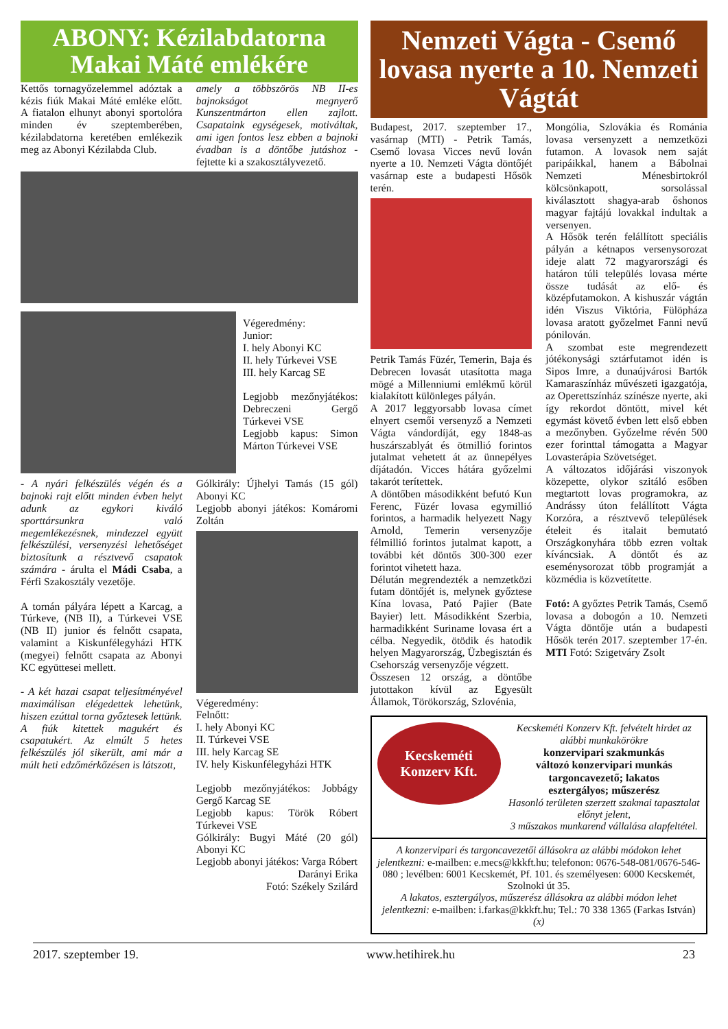ABONY: Kézilabdatorna Makai Máté emlékére
Kettős tornagyőzelemmel adóztak a kézis fiúk Makai Máté emléke előtt. A fiatalon elhunyt abonyi sportolóra minden év szeptemberében, kézilabdatorna keretében emlékezik meg az Abonyi Kézilabda Club.
amely a többszörös NB II-es bajnokságot megnyerő Kunszentmárton ellen zajlott. Csapataink egységesek, motiváltak, ami igen fontos lesz ebben a bajnoki évadban is a döntőbe jutáshoz - fejtette ki a szakosztályvezető.
Végeredmény:
Junior:
I. hely Abonyi KC
II. hely Túrkevei VSE
III. hely Karcag SE
Legjobb mezőnyjátékos: Debreczeni Gergő Túrkevei VSE
Legjobb kapus: Simon Márton Túrkevei VSE
- A nyári felkészülés végén és a bajnoki rajt előtt minden évben helyt adunk az egykori kiváló sporttársunkra való megemlékezésnek, mindezzel együtt felkészülési, versenyzési lehetőséget biztosítunk a résztvevő csapatok számára - árulta el Mádi Csaba, a Férfi Szakosztály vezetője.
A tornán pályára lépett a Karcag, a Túrkeve, (NB II), a Túrkevei VSE (NB II) junior és felnőtt csapata, valamint a Kiskunfélegyházi HTK (megyei) felnőtt csapata az Abonyi KC együttesei mellett.
- A két hazai csapat teljesítményével maximálisan elégedettek lehetünk, hiszen ezúttal torna győztesek lettünk. A fiúk kitettek magukért és csapatukért. Az elmúlt 5 hetes felkészülés jól sikerült, ami már a múlt heti edzőmérkőzésen is látszott,
Gólkirály: Újhelyi Tamás (15 gól) Abonyi KC
Legjobb abonyi játékos: Komáromi Zoltán
Végeredmény:
Felnőtt:
I. hely Abonyi KC
II. Túrkevei VSE
III. hely Karcag SE
IV. hely Kiskunfélegyházi HTK
Legjobb mezőnyjátékos: Jobbágy Gergő Karcag SE
Legjobb kapus: Török Róbert Túrkevei VSE
Gólkirály: Bugyi Máté (20 gól) Abonyi KC
Legjobb abonyi játékos: Varga Róbert
Darányi Erika
Fotó: Székely Szilárd
Nemzeti Vágta - Csemő lovasa nyerte a 10. Nemzeti Vágtát
Budapest, 2017. szeptember 17., vasárnap (MTI) - Petrik Tamás, Csemő lovasa Vicces nevű lován nyerte a 10. Nemzeti Vágta döntőjét vasárnap este a budapesti Hősök terén.
Petrik Tamás Füzér, Temerin, Baja és Debrecen lovasát utasította maga mögé a Millenniumi emlékmű körül kialakított különleges pályán.
A 2017 leggyorsabb lovasa címet elnyert csemői versenyző a Nemzeti Vágta vándordíját, egy 1848-as huszárszablyát és ötmillió forintos jutalmat vehetett át az ünnepélyes díjátadón. Vicces hátára győzelmi takarót terítettek.
A döntőben másodikként befutó Kun Ferenc, Füzér lovasa egymillió forintos, a harmadik helyezett Nagy Arnold, Temerin versenyzője félmillió forintos jutalmat kapott, a további két döntős 300-300 ezer forintot vihetett haza.
Délután megrendezték a nemzetközi futam döntőjét is, melynek győztese Kína lovasa, Pató Pajier (Bate Bayier) lett. Másodikként Szerbia, harmadikként Suriname lovasa ért a célba. Negyedik, ötödik és hatodik helyen Magyarország, Üzbegisztán és Csehország versenyzője végzett.
Összesen 12 ország, a döntőbe jutottakon kívül az Egyesült Államok, Törökország, Szlovénia,
Mongólia, Szlovákia és Románia lovasa versenyzett a nemzetközi futamon. A lovasok nem saját paripáikkal, hanem a Bábolnai Nemzeti Ménesbirtokról kölcsönkapott, sorsolással kiválasztott shagya-arab őshonos magyar fajtájú lovakkal indultak a versenyen.
A Hősök terén felállított speciális pályán a kétnapos versenysorozat ideje alatt 72 magyarországi és határon túli település lovasa mérte össze tudását az elő- és középfutamokon. A kishuszár vágtán idén Viszus Viktória, Fülöpháza lovasa aratott győzelmet Fanni nevű pónilován.
A szombat este megrendezett jótékonysági sztárfutamot idén is Sipos Imre, a dunaújvárosi Bartók Kamaraszínház művészeti igazgatója, az Operettszínház színésze nyerte, aki így rekordot döntött, mivel két egymást követő évben lett első ebben a mezőnyben. Győzelme révén 500 ezer forinttal támogatta a Magyar Lovasterápia Szövetséget.
A változatos időjárási viszonyok közepette, olykor szitáló esőben megtartott lovas programokra, az Andrássy úton felállított Vágta Korzóra, a résztvevő települések ételeit és italait bemutató Országkonyhára több ezren voltak kíváncsiak. A döntőt és az eseménysorozat több programját a közmédia is közvetítette.
Fotó: A győztes Petrik Tamás, Csemő lovasa a dobogón a 10. Nemzeti Vágta döntője után a budapesti Hősök terén 2017. szeptember 17-én. MTI Fotó: Szigetváry Zsolt
Kecskeméti
Konzerv Kft.
Kecskeméti Konzerv Kft. felvételt hirdet az alábbi munkakörökre
konzervipari szakmunkás
változó konzervipari munkás
targoncavezető; lakatos
esztergályos; műszerész
Hasonló területen szerzett szakmai tapasztalat előnyt jelent,
3 műszakos munkarend vállalása alapfeltétel.
A konzervipari és targoncavezetői állásokra az alábbi módokon lehet jelentkezni: e-mailben: e.mecs@kkkft.hu; telefonon: 0676-548-081/0676-546-080 ; levélben: 6001 Kecskemét, Pf. 101. és személyesen: 6000 Kecskemét, Szolnoki út 35.
A lakatos, esztergályos, műszerész állásokra az alábbi módon lehet jelentkezni: e-mailben: i.farkas@kkkft.hu; Tel.: 70 338 1365 (Farkas István) (x)
2017. szeptember 19. www.hetihirek.hu 23